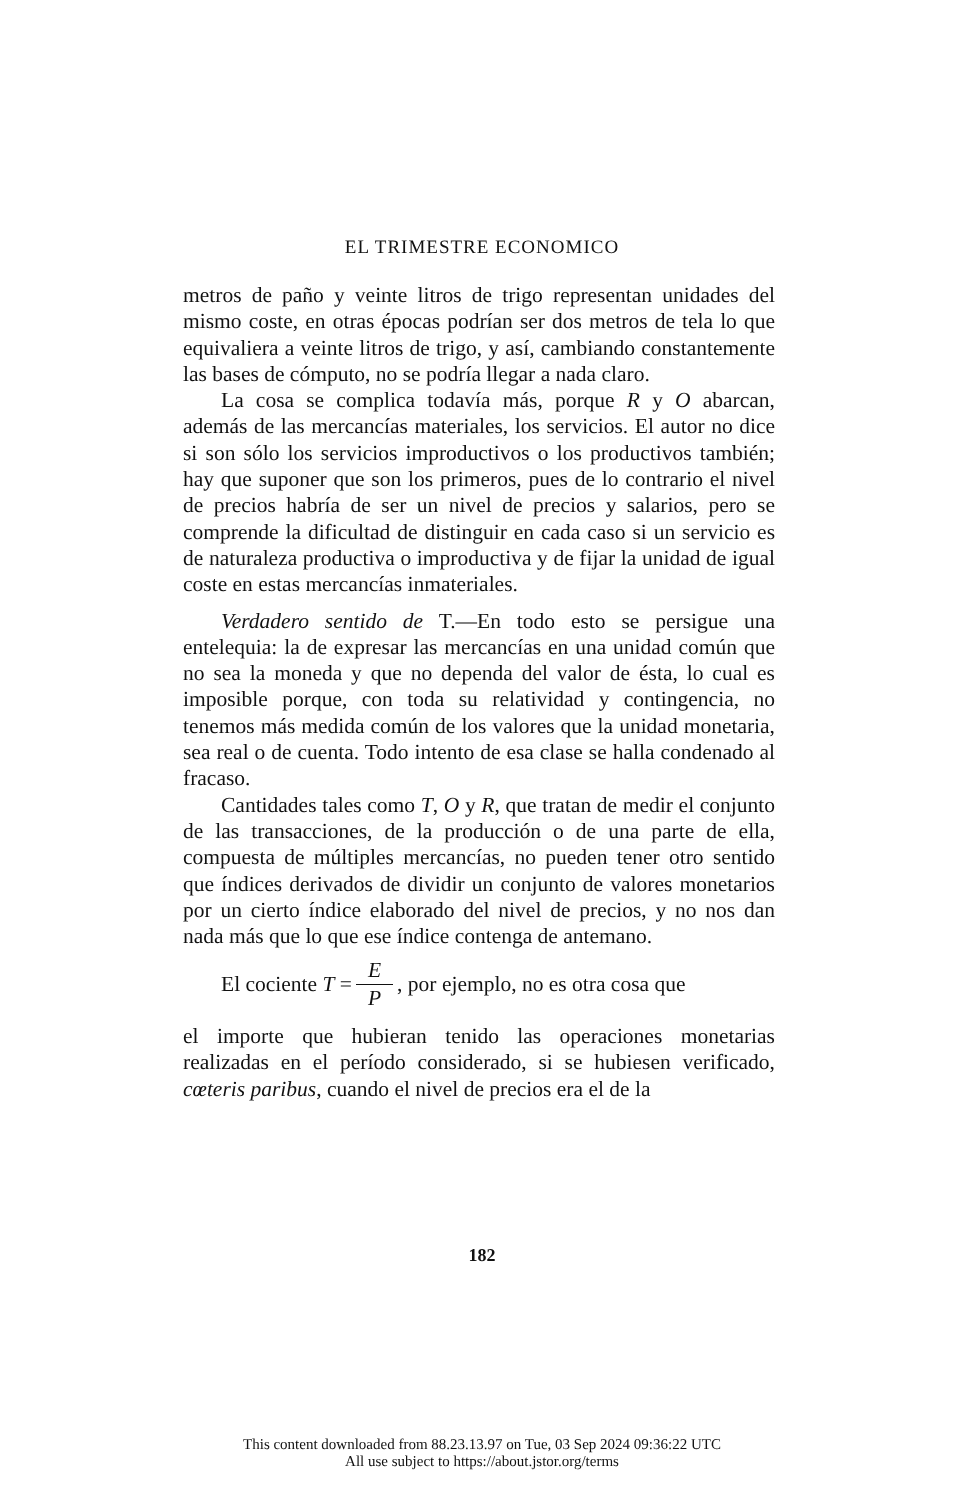EL TRIMESTRE ECONOMICO
metros de paño y veinte litros de trigo representan unidades del mismo coste, en otras épocas podrían ser dos metros de tela lo que equivaliera a veinte litros de trigo, y así, cambiando constantemente las bases de cómputo, no se podría llegar a nada claro.
La cosa se complica todavía más, porque R y O abarcan, además de las mercancías materiales, los servicios. El autor no dice si son sólo los servicios improductivos o los productivos también; hay que suponer que son los primeros, pues de lo contrario el nivel de precios habría de ser un nivel de precios y salarios, pero se comprende la dificultad de distinguir en cada caso si un servicio es de naturaleza productiva o improductiva y de fijar la unidad de igual coste en estas mercancías inmateriales.
Verdadero sentido de T.—En todo esto se persigue una entelequia: la de expresar las mercancías en una unidad común que no sea la moneda y que no dependa del valor de ésta, lo cual es imposible porque, con toda su relatividad y contingencia, no tenemos más medida común de los valores que la unidad monetaria, sea real o de cuenta. Todo intento de esa clase se halla condenado al fracaso.
Cantidades tales como T, O y R, que tratan de medir el conjunto de las transacciones, de la producción o de una parte de ella, compuesta de múltiples mercancías, no pueden tener otro sentido que índices derivados de dividir un conjunto de valores monetarios por un cierto índice elaborado del nivel de precios, y no nos dan nada más que lo que ese índice contenga de antemano.
El cociente T = E P, por ejemplo, no es otra cosa que
el importe que hubieran tenido las operaciones monetarias realizadas en el período considerado, si se hubiesen verificado, cœteris paribus, cuando el nivel de precios era el de la
182
This content downloaded from 88.23.13.97 on Tue, 03 Sep 2024 09:36:22 UTC
All use subject to https://about.jstor.org/terms